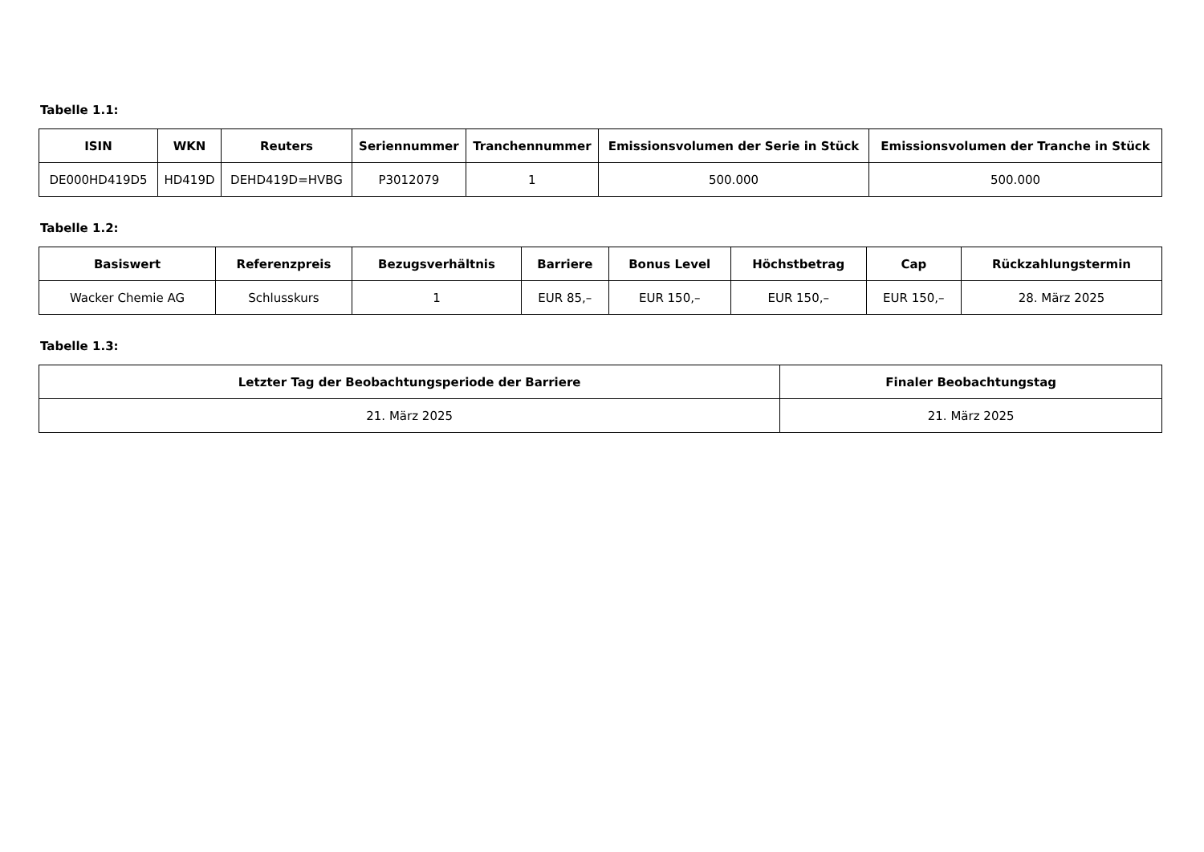Tabelle 1.1:
| ISIN | WKN | Reuters | Seriennummer | Tranchennummer | Emissionsvolumen der Serie in Stück | Emissionsvolumen der Tranche in Stück |
| --- | --- | --- | --- | --- | --- | --- |
| DE000HD419D5 | HD419D | DEHD419D=HVBG | P3012079 | 1 | 500.000 | 500.000 |
Tabelle 1.2:
| Basiswert | Referenzpreis | Bezugsverhältnis | Barriere | Bonus Level | Höchstbetrag | Cap | Rückzahlungstermin |
| --- | --- | --- | --- | --- | --- | --- | --- |
| Wacker Chemie AG | Schlusskurs | 1 | EUR 85,– | EUR 150,– | EUR 150,– | EUR 150,– | 28. März 2025 |
Tabelle 1.3:
| Letzter Tag der Beobachtungsperiode der Barriere | Finaler Beobachtungstag |
| --- | --- |
| 21. März 2025 | 21. März 2025 |